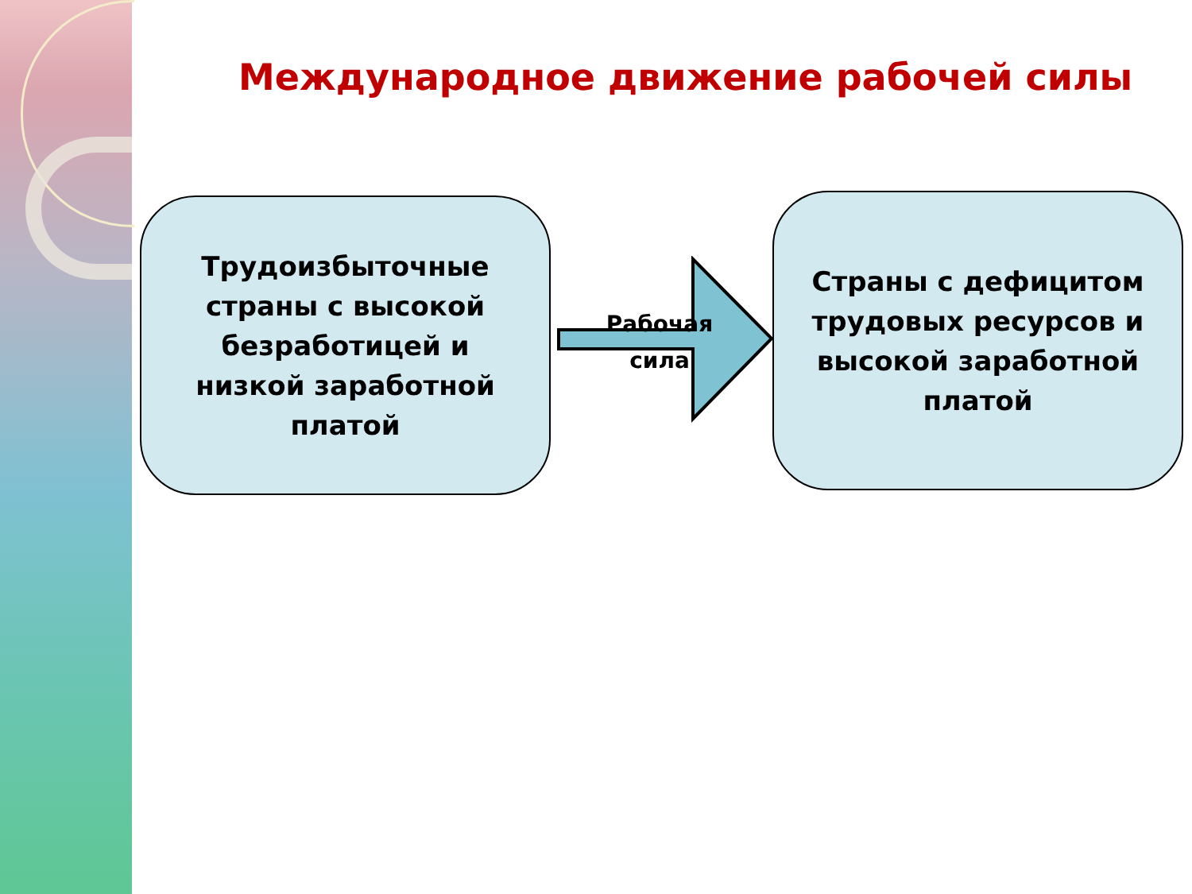Международное движение рабочей силы
Трудоизбыточные
страны с высокой
безработицей и
низкой заработной
платой
Рабочая сила
Страны с дефицитом
трудовых ресурсов и
высокой заработной
платой